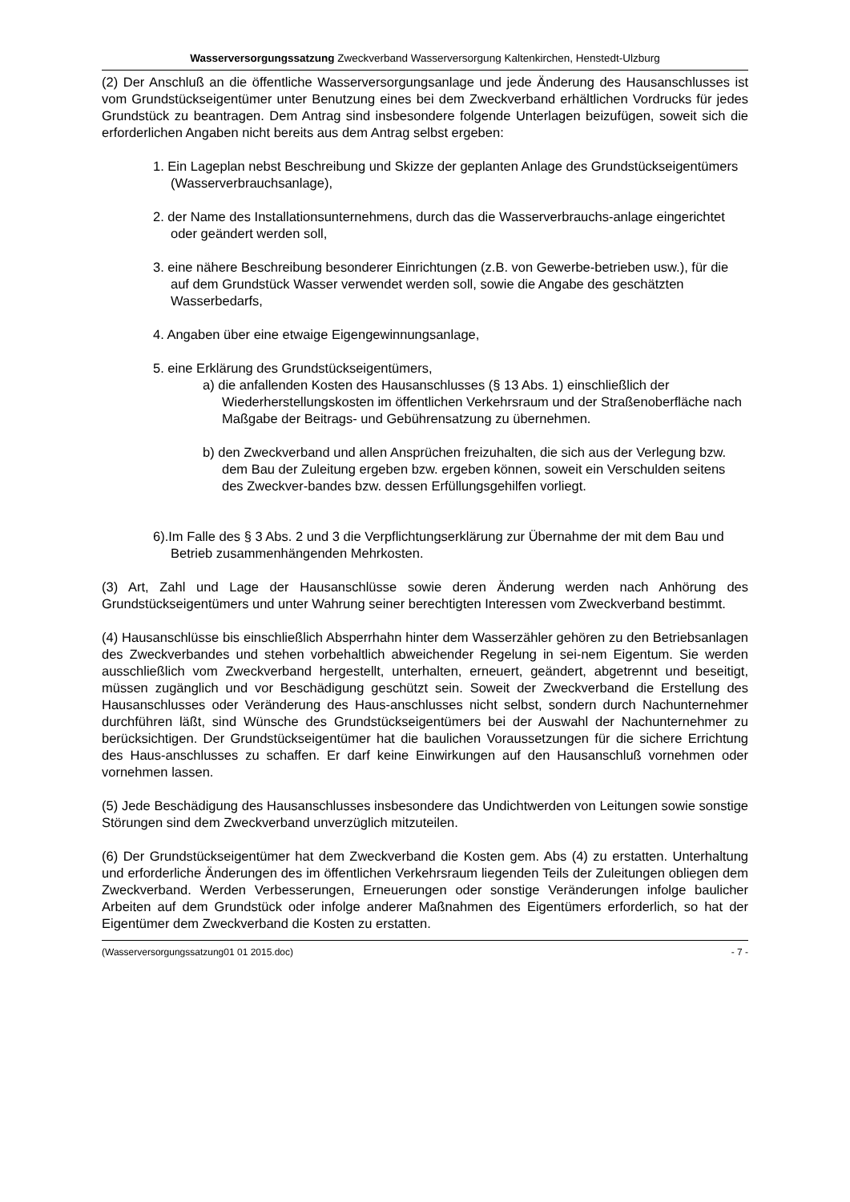Wasserversorgungssatzung Zweckverband Wasserversorgung Kaltenkirchen, Henstedt-Ulzburg
(2) Der Anschluß an die öffentliche Wasserversorgungsanlage und jede Änderung des Hausanschlusses ist vom Grundstückseigentümer unter Benutzung eines bei dem Zweckverband erhältlichen Vordrucks für jedes Grundstück zu beantragen. Dem Antrag sind insbesondere folgende Unterlagen beizufügen, soweit sich die erforderlichen Angaben nicht bereits aus dem Antrag selbst ergeben:
1. Ein Lageplan nebst Beschreibung und Skizze der geplanten Anlage des Grundstückseigentümers (Wasserverbrauchsanlage),
2. der Name des Installationsunternehmens, durch das die Wasserverbrauchs-anlage eingerichtet oder geändert werden soll,
3. eine nähere Beschreibung besonderer Einrichtungen (z.B. von Gewerbe-betrieben usw.), für die auf dem Grundstück Wasser verwendet werden soll, sowie die Angabe des geschätzten Wasserbedarfs,
4. Angaben über eine etwaige Eigengewinnungsanlage,
5. eine Erklärung des Grundstückseigentümers,
a) die anfallenden Kosten des Hausanschlusses (§ 13 Abs. 1) einschließlich der Wiederherstellungskosten im öffentlichen Verkehrsraum und der Straßenoberfläche nach Maßgabe der Beitrags- und Gebührensatzung zu übernehmen.
b) den Zweckverband und allen Ansprüchen freizuhalten, die sich aus der Verlegung bzw. dem Bau der Zuleitung ergeben bzw. ergeben können, soweit ein Verschulden seitens des Zweckver-bandes bzw. dessen Erfüllungsgehilfen vorliegt.
6).Im Falle des § 3 Abs. 2 und 3 die Verpflichtungserklärung zur Übernahme der mit dem Bau und Betrieb zusammenhängenden Mehrkosten.
(3) Art, Zahl und Lage der Hausanschlüsse sowie deren Änderung werden nach Anhörung des Grundstückseigentümers und unter Wahrung seiner berechtigten Interessen vom Zweckverband bestimmt.
(4) Hausanschlüsse bis einschließlich Absperrhahn hinter dem Wasserzähler gehören zu den Betriebsanlagen des Zweckverbandes und stehen vorbehaltlich abweichender Regelung in sei-nem Eigentum. Sie werden ausschließlich vom Zweckverband hergestellt, unterhalten, erneuert, geändert, abgetrennt und beseitigt, müssen zugänglich und vor Beschädigung geschützt sein. Soweit der Zweckverband die Erstellung des Hausanschlusses oder Veränderung des Haus-anschlusses nicht selbst, sondern durch Nachunternehmer durchführen läßt, sind Wünsche des Grundstückseigentümers bei der Auswahl der Nachunternehmer zu berücksichtigen. Der Grundstückseigentümer hat die baulichen Voraussetzungen für die sichere Errichtung des Haus-anschlusses zu schaffen. Er darf keine Einwirkungen auf den Hausanschluß vornehmen oder vornehmen lassen.
(5) Jede Beschädigung des Hausanschlusses insbesondere das Undichtwerden von Leitungen sowie sonstige Störungen sind dem Zweckverband unverzüglich mitzuteilen.
(6) Der Grundstückseigentümer hat dem Zweckverband die Kosten gem. Abs (4) zu erstatten. Unterhaltung und erforderliche Änderungen des im öffentlichen Verkehrsraum liegenden Teils der Zuleitungen obliegen dem Zweckverband. Werden Verbesserungen, Erneuerungen oder sonstige Veränderungen infolge baulicher Arbeiten auf dem Grundstück oder infolge anderer Maßnahmen des Eigentümers erforderlich, so hat der Eigentümer dem Zweckverband die Kosten zu erstatten.
(Wasserversorgungssatzung01 01 2015.doc) - 7 -